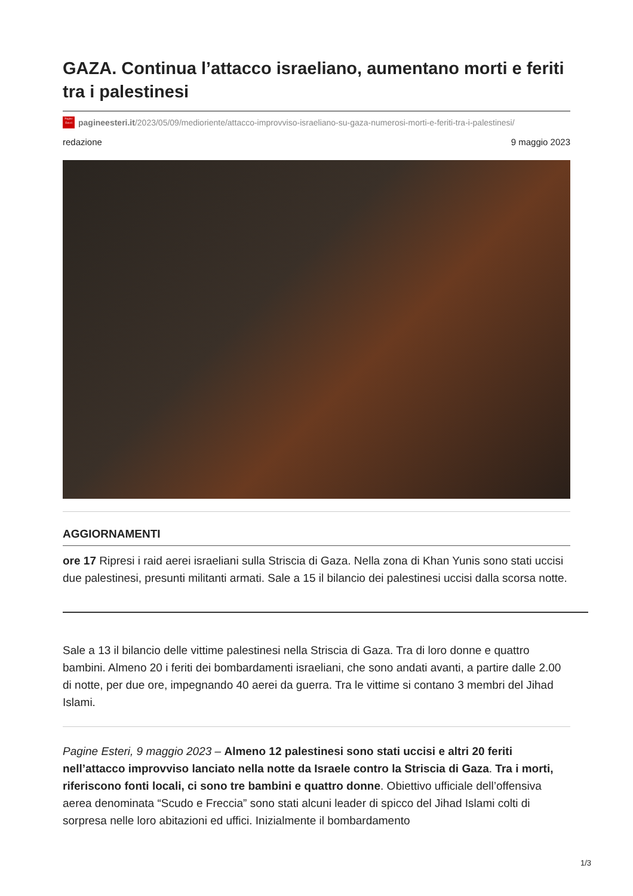GAZA. Continua l’attacco israeliano, aumentano morti e feriti tra i palestinesi
Pagine Esteri
pagineesteri.it/2023/05/09/medioriente/attacco-improvviso-israeliano-su-gaza-numerosi-morti-e-feriti-tra-i-palestinesi/
redazione 9 maggio 2023
AGGIORNAMENTI
ore 17 Ripresi i raid aerei israeliani sulla Striscia di Gaza. Nella zona di Khan Yunis sono stati uccisi due palestinesi, presunti militanti armati. Sale a 15 il bilancio dei palestinesi uccisi dalla scorsa notte.
Sale a 13 il bilancio delle vittime palestinesi nella Striscia di Gaza. Tra di loro donne e quattro bambini. Almeno 20 i feriti dei bombardamenti israeliani, che sono andati avanti, a partire dalle 2.00 di notte, per due ore, impegnando 40 aerei da guerra. Tra le vittime si contano 3 membri del Jihad Islami.
Pagine Esteri, 9 maggio 2023 – Almeno 12 palestinesi sono stati uccisi e altri 20 feriti nell’attacco improvviso lanciato nella notte da Israele contro la Striscia di Gaza. Tra i morti, riferiscono fonti locali, ci sono tre bambini e quattro donne. Obiettivo ufficiale dell’offensiva aerea denominata “Scudo e Freccia” sono stati alcuni leader di spicco del Jihad Islami colti di sorpresa nelle loro abitazioni ed uffici. Inizialmente il bombardamento
1/3